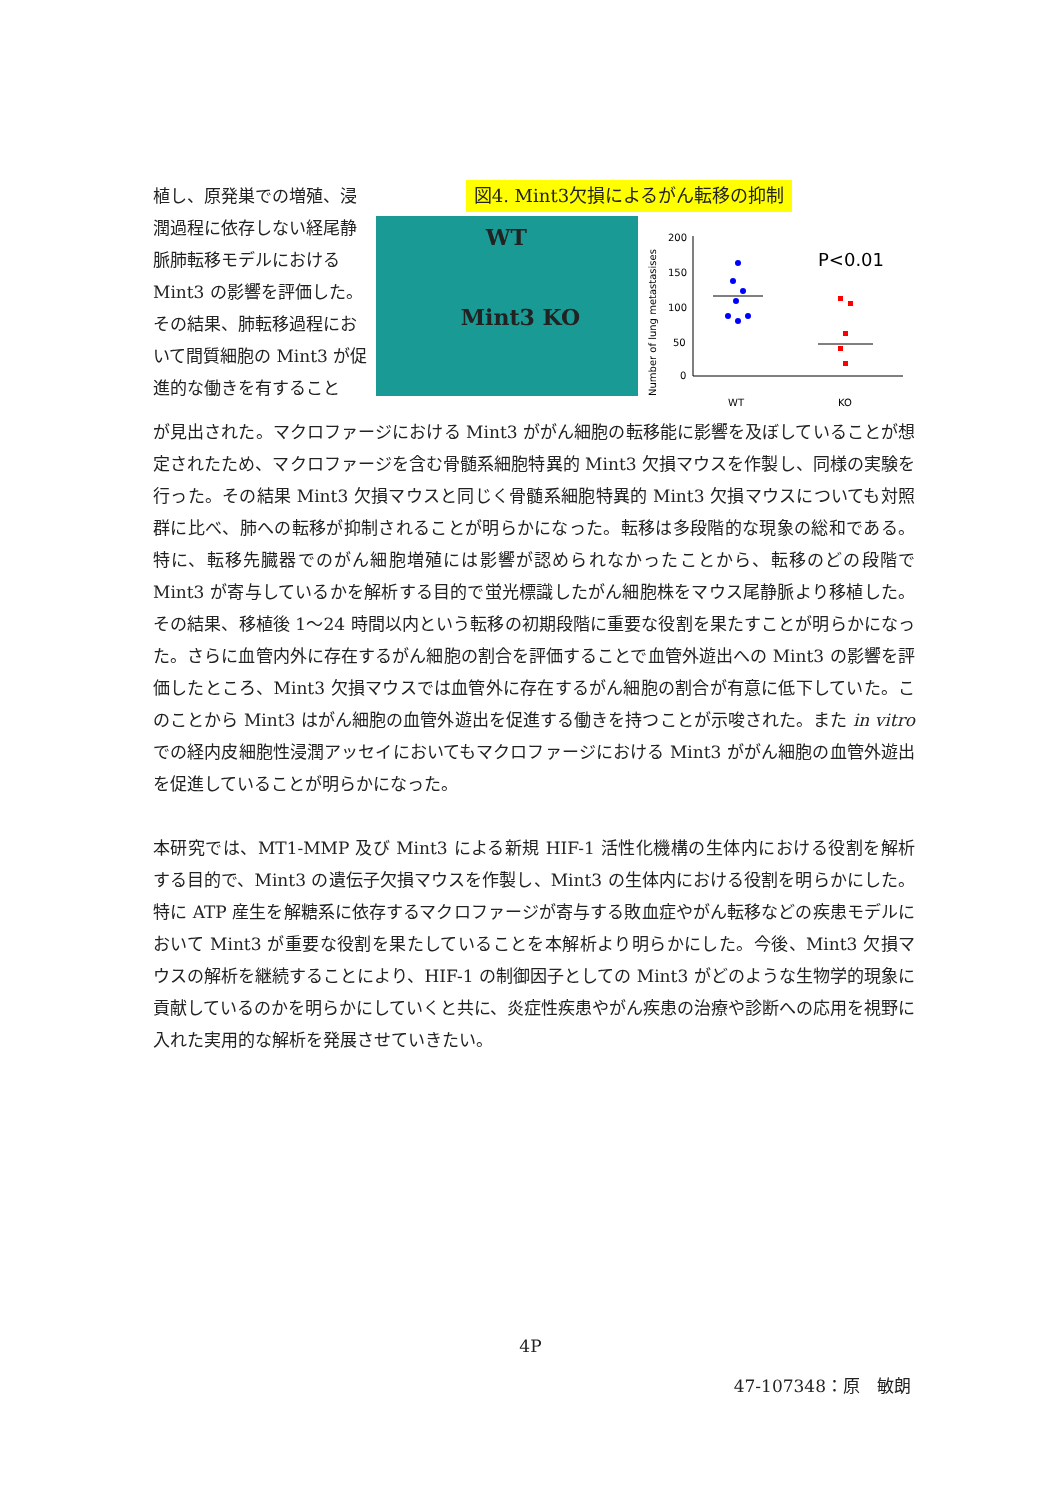植し、原発巣での増殖、浸潤過程に依存しない経尾静脈肺転移モデルにおける Mint3 の影響を評価した。その結果、肺転移過程において間質細胞の Mint3 が促進的な働きを有すること
図4. Mint3欠損によるがん転移の抑制
WT
Mint3 KO
Number of lung metastasises
200
150
100
50
0
P<0.01
WT
KO
が見出された。マクロファージにおける Mint3 ががん細胞の転移能に影響を及ぼしていることが想定されたため、マクロファージを含む骨髄系細胞特異的 Mint3 欠損マウスを作製し、同様の実験を行った。その結果 Mint3 欠損マウスと同じく骨髄系細胞特異的 Mint3 欠損マウスについても対照群に比べ、肺への転移が抑制されることが明らかになった。転移は多段階的な現象の総和である。特に、転移先臓器でのがん細胞増殖には影響が認められなかったことから、転移のどの段階で Mint3 が寄与しているかを解析する目的で蛍光標識したがん細胞株をマウス尾静脈より移植した。その結果、移植後 1〜24 時間以内という転移の初期段階に重要な役割を果たすことが明らかになった。さらに血管内外に存在するがん細胞の割合を評価することで血管外遊出への Mint3 の影響を評価したところ、Mint3 欠損マウスでは血管外に存在するがん細胞の割合が有意に低下していた。このことから Mint3 はがん細胞の血管外遊出を促進する働きを持つことが示唆された。また in vitro での経内皮細胞性浸潤アッセイにおいてもマクロファージにおける Mint3 ががん細胞の血管外遊出を促進していることが明らかになった。
本研究では、MT1-MMP 及び Mint3 による新規 HIF-1 活性化機構の生体内における役割を解析する目的で、Mint3 の遺伝子欠損マウスを作製し、Mint3 の生体内における役割を明らかにした。特に ATP 産生を解糖系に依存するマクロファージが寄与する敗血症やがん転移などの疾患モデルにおいて Mint3 が重要な役割を果たしていることを本解析より明らかにした。今後、Mint3 欠損マウスの解析を継続することにより、HIF-1 の制御因子としての Mint3 がどのような生物学的現象に貢献しているのかを明らかにしていくと共に、炎症性疾患やがん疾患の治療や診断への応用を視野に入れた実用的な解析を発展させていきたい。
4P
47-107348：原　敏朗